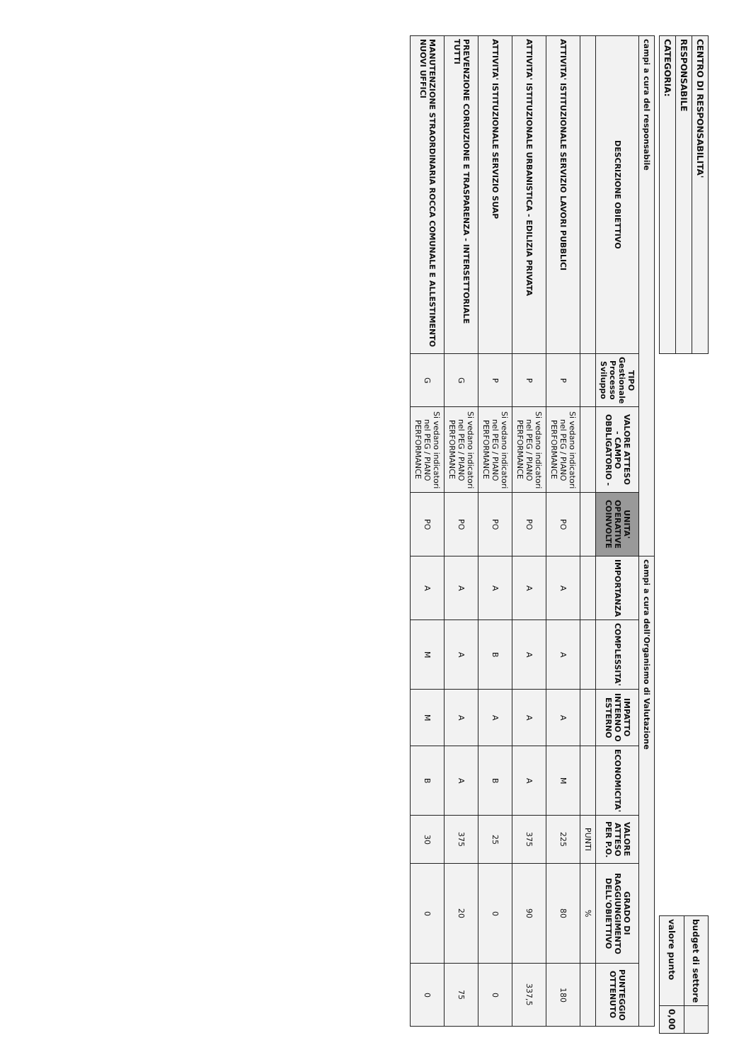| CENTRO DI RESPONSABILITA' |
| RESPONSABILE |
| CATEGORIA: |
| budget di settore | |
| valore punto | 0,00 |
| campi a cura del responsabile | | | | campi a cura dell'Organismo di Valutazione | | | | | | |
| --- | --- | --- | --- | --- | --- | --- | --- | --- | --- | --- |
| DESCRIZIONE OBIETTIVO | TIPO Gestionale Processo Sviluppo | VALORE ATTESO - CAMPO OBBLIGATORIO - | UNITA' OPERATIVE COINVOLTE | IMPORTANZA | COMPLESSITA' | IMPATTO INTERNO O ESTERNO | ECONOMICITA' | VALORE ATTESO PER P.O. | GRADO DI RAGGIUNGIMENTO DELL'OBIETTIVO | PUNTEGGIO OTTENUTO |
| | | | | | | | | PUNTI | % | |
| ATTIVITA' ISTITUZIONALE SERVIZIO LAVORI PUBBLICI | P | Si vedano indicatori nel PEG / PIANO PERFORMANCE | PO | A | A | A | M | 225 | 80 | 180 |
| ATTIVITA' ISTITUZIONALE URBANISTICA - EDILIZIA PRIVATA | P | Si vedano indicatori nel PEG / PIANO PERFORMANCE | PO | A | A | A | A | 375 | 90 | 337,5 |
| ATTIVITA' ISTITUZIONALE SERVIZIO SUAP | P | Si vedano indicatori nel PEG / PIANO PERFORMANCE | PO | A | B | A | B | 25 | 0 | 0 |
| PREVENZIONE CORRUZIONE E TRASPARENZA - INTERSETTORIALE TUTTI | G | Si vedano indicatori nel PEG / PIANO PERFORMANCE | PO | A | A | A | A | 375 | 20 | 75 |
| MANUTENZIONE STRAORDINARIA ROCCA COMUNALE E ALLESTIMENTO NUOVI UFFICI | G | Si vedano indicatori nel PEG / PIANO PERFORMANCE | PO | A | M | M | B | 30 | 0 | 0 |